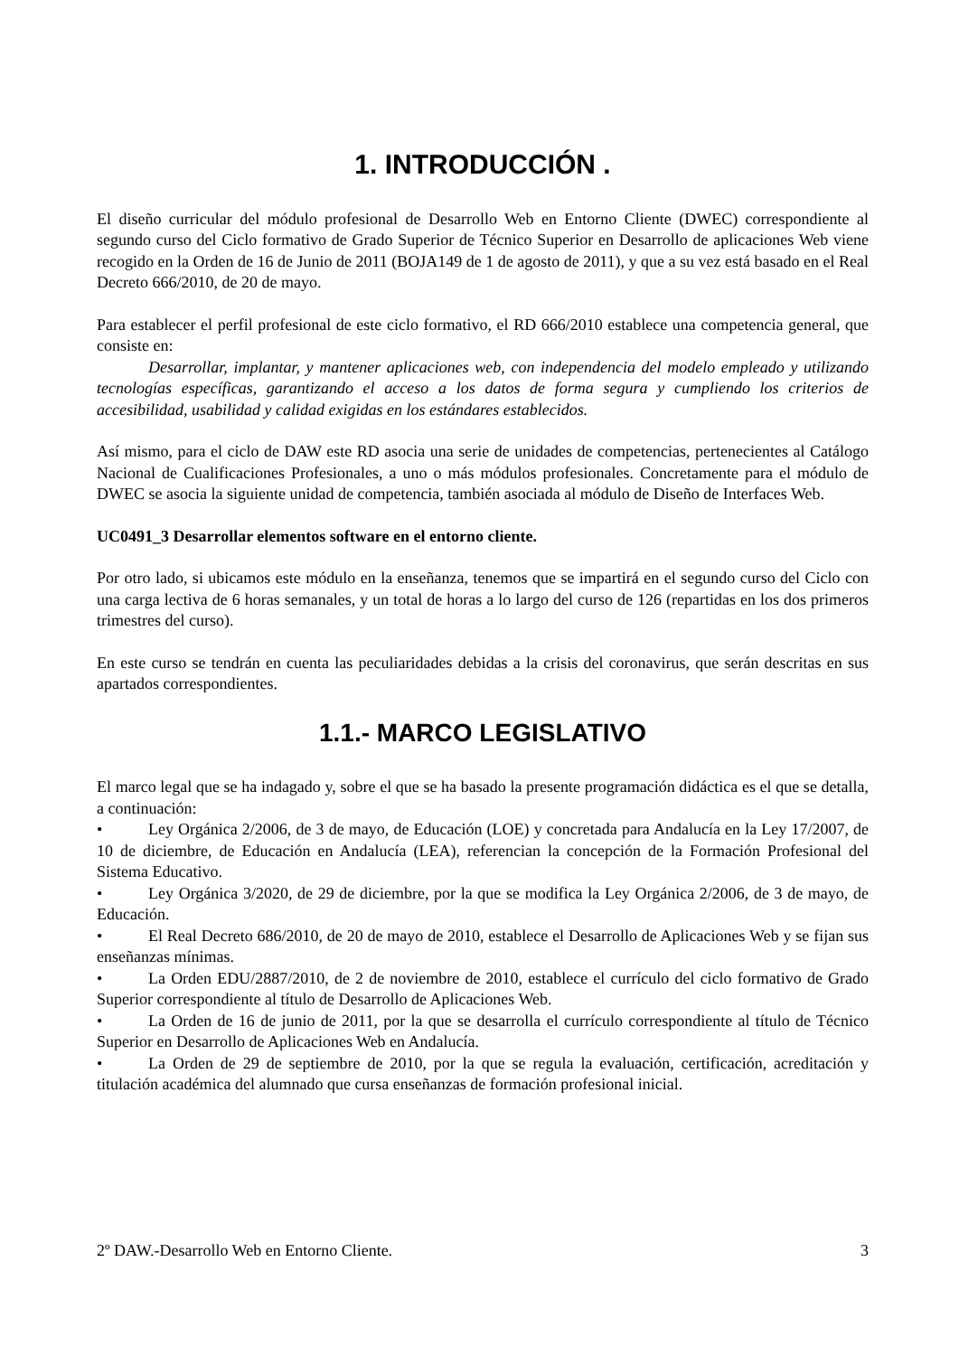1. INTRODUCCIÓN .
El diseño curricular del módulo profesional de Desarrollo Web en Entorno Cliente (DWEC) correspondiente al segundo curso del Ciclo formativo de Grado Superior de Técnico Superior en Desarrollo de aplicaciones Web viene recogido en la Orden de 16 de Junio de 2011 (BOJA149 de 1 de agosto de 2011), y que a su vez está basado en el Real Decreto 666/2010, de 20 de mayo.
Para establecer el perfil profesional de este ciclo formativo, el RD 666/2010 establece una competencia general, que consiste en:
Desarrollar, implantar, y mantener aplicaciones web, con independencia del modelo empleado y utilizando tecnologías específicas, garantizando el acceso a los datos de forma segura y cumpliendo los criterios de accesibilidad, usabilidad y calidad exigidas en los estándares establecidos.
Así mismo, para el ciclo de DAW este RD asocia una serie de unidades de competencias, pertenecientes al Catálogo Nacional de Cualificaciones Profesionales, a uno o más módulos profesionales. Concretamente para el módulo de DWEC se asocia la siguiente unidad de competencia, también asociada al módulo de Diseño de Interfaces Web.
UC0491_3 Desarrollar elementos software en el entorno cliente.
Por otro lado, si ubicamos este módulo en la enseñanza, tenemos que se impartirá en el segundo curso del Ciclo con una carga lectiva de 6 horas semanales, y un total de horas a lo largo del curso de 126 (repartidas en los dos primeros trimestres del curso).
En este curso se tendrán en cuenta las peculiaridades debidas a la crisis del coronavirus, que serán descritas en sus apartados correspondientes.
1.1.- MARCO LEGISLATIVO
El marco legal que se ha indagado y, sobre el que se ha basado la presente programación didáctica es el que se detalla, a continuación:
• Ley Orgánica 2/2006, de 3 de mayo, de Educación (LOE) y concretada para Andalucía en la Ley 17/2007, de 10 de diciembre, de Educación en Andalucía (LEA), referencian la concepción de la Formación Profesional del Sistema Educativo.
• Ley Orgánica 3/2020, de 29 de diciembre, por la que se modifica la Ley Orgánica 2/2006, de 3 de mayo, de Educación.
• El Real Decreto 686/2010, de 20 de mayo de 2010, establece el Desarrollo de Aplicaciones Web y se fijan sus enseñanzas mínimas.
• La Orden EDU/2887/2010, de 2 de noviembre de 2010, establece el currículo del ciclo formativo de Grado Superior correspondiente al título de Desarrollo de Aplicaciones Web.
• La Orden de 16 de junio de 2011, por la que se desarrolla el currículo correspondiente al título de Técnico Superior en Desarrollo de Aplicaciones Web en Andalucía.
• La Orden de 29 de septiembre de 2010, por la que se regula la evaluación, certificación, acreditación y titulación académica del alumnado que cursa enseñanzas de formación profesional inicial.
2º DAW.-Desarrollo Web en Entorno Cliente. 3